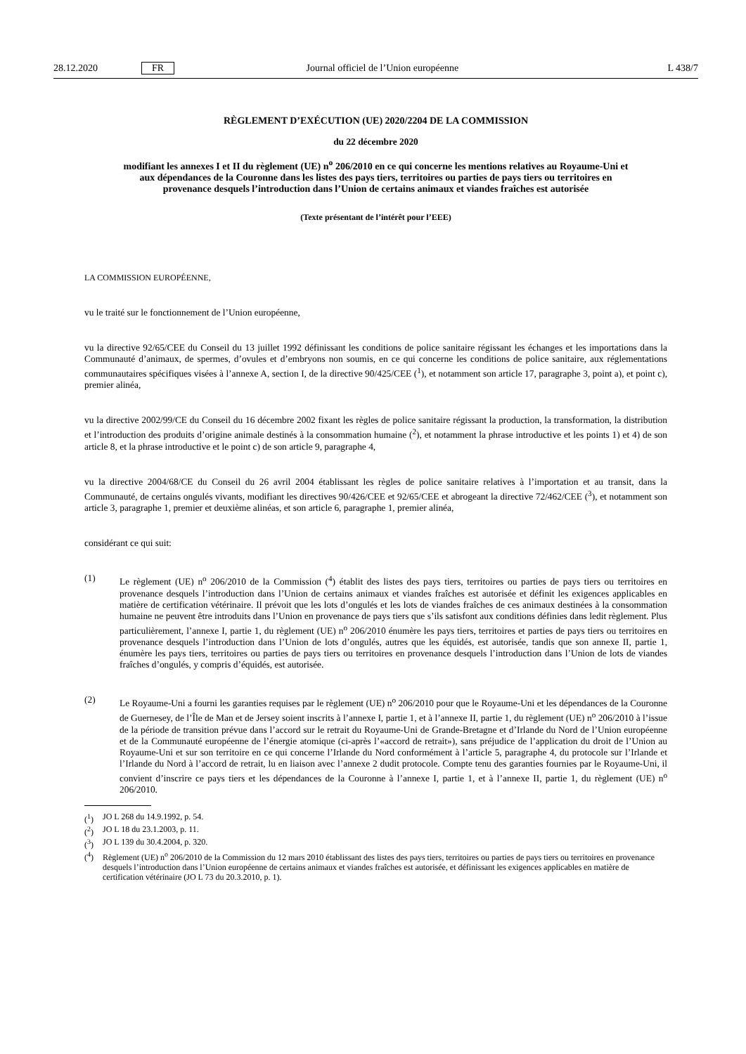28.12.2020 FR Journal officiel de l’Union européenne L 438/7
RÈGLEMENT D’EXÉCUTION (UE) 2020/2204 DE LA COMMISSION
du 22 décembre 2020
modifiant les annexes I et II du règlement (UE) n<sup>o</sup> 206/2010 en ce qui concerne les mentions relatives au Royaume-Uni et aux dépendances de la Couronne dans les listes des pays tiers, territoires ou parties de pays tiers ou territoires en provenance desquels l’introduction dans l’Union de certains animaux et viandes fraîches est autorisée
(Texte présentant de l’intérêt pour l’EEE)
LA COMMISSION EUROPÉENNE,
vu le traité sur le fonctionnement de l’Union européenne,
vu la directive 92/65/CEE du Conseil du 13 juillet 1992 définissant les conditions de police sanitaire régissant les échanges et les importations dans la Communauté d’animaux, de spermes, d’ovules et d’embryons non soumis, en ce qui concerne les conditions de police sanitaire, aux réglementations communautaires spécifiques visées à l’annexe A, section I, de la directive 90/425/CEE (<sup>1</sup>), et notamment son article 17, paragraphe 3, point a), et point c), premier alinéa,
vu la directive 2002/99/CE du Conseil du 16 décembre 2002 fixant les règles de police sanitaire régissant la production, la transformation, la distribution et l’introduction des produits d’origine animale destinés à la consommation humaine (<sup>2</sup>), et notamment la phrase introductive et les points 1) et 4) de son article 8, et la phrase introductive et le point c) de son article 9, paragraphe 4,
vu la directive 2004/68/CE du Conseil du 26 avril 2004 établissant les règles de police sanitaire relatives à l’importation et au transit, dans la Communauté, de certains ongulés vivants, modifiant les directives 90/426/CEE et 92/65/CEE et abrogeant la directive 72/462/CEE (<sup>3</sup>), et notamment son article 3, paragraphe 1, premier et deuxième alinéas, et son article 6, paragraphe 1, premier alinéa,
considérant ce qui suit:
(1) Le règlement (UE) n<sup>o</sup> 206/2010 de la Commission (<sup>4</sup>) établit des listes des pays tiers, territoires ou parties de pays tiers ou territoires en provenance desquels l’introduction dans l’Union de certains animaux et viandes fraîches est autorisée et définit les exigences applicables en matière de certification vétérinaire. Il prévoit que les lots d’ongulés et les lots de viandes fraîches de ces animaux destinées à la consommation humaine ne peuvent être introduits dans l’Union en provenance de pays tiers que s’ils satisfont aux conditions définies dans ledit règlement. Plus particulièrement, l’annexe I, partie 1, du règlement (UE) n<sup>o</sup> 206/2010 énumère les pays tiers, territoires et parties de pays tiers ou territoires en provenance desquels l’introduction dans l’Union de lots d’ongulés, autres que les équidés, est autorisée, tandis que son annexe II, partie 1, énumère les pays tiers, territoires ou parties de pays tiers ou territoires en provenance desquels l’introduction dans l’Union de lots de viandes fraîches d’ongulés, y compris d’équidés, est autorisée.
(2) Le Royaume-Uni a fourni les garanties requises par le règlement (UE) n<sup>o</sup> 206/2010 pour que le Royaume-Uni et les dépendances de la Couronne de Guernesey, de l’Île de Man et de Jersey soient inscrits à l’annexe I, partie 1, et à l’annexe II, partie 1, du règlement (UE) n<sup>o</sup> 206/2010 à l’issue de la période de transition prévue dans l’accord sur le retrait du Royaume-Uni de Grande-Bretagne et d’Irlande du Nord de l’Union européenne et de la Communauté européenne de l’énergie atomique (ci-après l’«accord de retrait»), sans préjudice de l’application du droit de l’Union au Royaume-Uni et sur son territoire en ce qui concerne l’Irlande du Nord conformément à l’article 5, paragraphe 4, du protocole sur l’Irlande et l’Irlande du Nord à l’accord de retrait, lu en liaison avec l’annexe 2 dudit protocole. Compte tenu des garanties fournies par le Royaume-Uni, il convient d’inscrire ce pays tiers et les dépendances de la Couronne à l’annexe I, partie 1, et à l’annexe II, partie 1, du règlement (UE) n<sup>o</sup> 206/2010.
(<sup>1</sup>) JO L 268 du 14.9.1992, p. 54.
(<sup>2</sup>) JO L 18 du 23.1.2003, p. 11.
(<sup>3</sup>) JO L 139 du 30.4.2004, p. 320.
(<sup>4</sup>) Règlement (UE) n<sup>o</sup> 206/2010 de la Commission du 12 mars 2010 établissant des listes des pays tiers, territoires ou parties de pays tiers ou territoires en provenance desquels l’introduction dans l’Union européenne de certains animaux et viandes fraîches est autorisée, et définissant les exigences applicables en matière de certification vétérinaire (JO L 73 du 20.3.2010, p. 1).